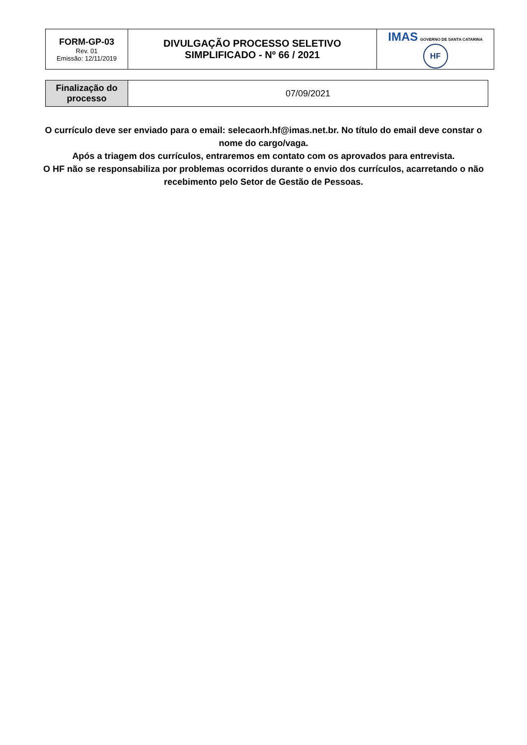| FORM-GP-03 Rev. 01 Emissão: 12/11/2019 | DIVULGAÇÃO PROCESSO SELETIVO SIMPLIFICADO - Nº 66 / 2021 | IMAS GOVERNO DE SANTA CATARINA HF |
| Finalização do processo | 07/09/2021 |
O currículo deve ser enviado para o email: selecaorh.hf@imas.net.br. No título do email deve constar o nome do cargo/vaga.
Após a triagem dos currículos, entraremos em contato com os aprovados para entrevista.
O HF não se responsabiliza por problemas ocorridos durante o envio dos currículos, acarretando o não recebimento pelo Setor de Gestão de Pessoas.